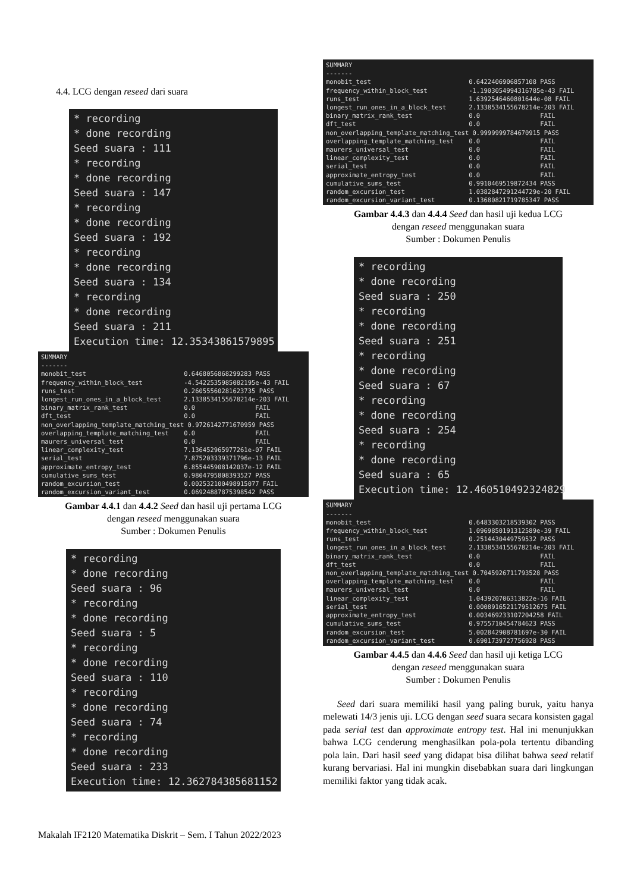4.4. LCG dengan reseed dari suara
* recording * done recording Seed suara : 111 * recording * done recording Seed suara : 147 * recording * done recording Seed suara : 192 * recording * done recording Seed suara : 134 * recording * done recording Seed suara : 211 Execution time: 12.35343861579895
SUMMARY ------- monobit_test 0.6468056868299283 PASS frequency_within_block_test -4.5422535985082195e-43 FAIL runs_test 0.26055560281623735 PASS longest_run_ones_in_a_block_test 2.1338534155678214e-203 FAIL binary_matrix_rank_test 0.0 FAIL dft_test 0.0 FAIL non_overlapping_template_matching_test 0.9726142771670959 PASS overlapping_template_matching_test 0.0 FAIL maurers_universal_test 0.0 FAIL linear_complexity_test 7.136452965977261e-07 FAIL serial_test 7.875203339371796e-13 FAIL approximate_entropy_test 6.855445908142037e-12 FAIL cumulative_sums_test 0.9804795808393527 PASS random_excursion_test 0.002532100498915077 FAIL random_excursion_variant_test 0.06924887875398542 PASS
Gambar 4.4.1 dan 4.4.2 Seed dan hasil uji pertama LCG
dengan reseed menggunakan suara
Sumber : Dokumen Penulis
* recording * done recording Seed suara : 96 * recording * done recording Seed suara : 5 * recording * done recording Seed suara : 110 * recording * done recording Seed suara : 74 * recording * done recording Seed suara : 233 Execution time: 12.362784385681152
SUMMARY ------- monobit_test 0.6422406906857108 PASS frequency_within_block_test -1.1903054994316785e-43 FAIL runs_test 1.6392546460801644e-08 FAIL longest_run_ones_in_a_block_test 2.1338534155678214e-203 FAIL binary_matrix_rank_test 0.0 FAIL dft_test 0.0 FAIL non_overlapping_template_matching_test 0.9999999784670915 PASS overlapping_template_matching_test 0.0 FAIL maurers_universal_test 0.0 FAIL linear_complexity_test 0.0 FAIL serial_test 0.0 FAIL approximate_entropy_test 0.0 FAIL cumulative_sums_test 0.9910469519872434 PASS random_excursion_test 1.0382847291244729e-20 FAIL random_excursion_variant_test 0.13680821719785347 PASS
Gambar 4.4.3 dan 4.4.4 Seed dan hasil uji kedua LCG
dengan reseed menggunakan suara
Sumber : Dokumen Penulis
* recording * done recording Seed suara : 250 * recording * done recording Seed suara : 251 * recording * done recording Seed suara : 67 * recording * done recording Seed suara : 254 * recording * done recording Seed suara : 65 Execution time: 12.460510492324829
SUMMARY ------- monobit_test 0.6483303218539302 PASS frequency_within_block_test 1.0969850191312589e-39 FAIL runs_test 0.2514430449759532 PASS longest_run_ones_in_a_block_test 2.1338534155678214e-203 FAIL binary_matrix_rank_test 0.0 FAIL dft_test 0.0 FAIL non_overlapping_template_matching_test 0.7045926711793528 PASS overlapping_template_matching_test 0.0 FAIL maurers_universal_test 0.0 FAIL linear_complexity_test 1.043920706313822e-16 FAIL serial_test 0.0008916521179512675 FAIL approximate_entropy_test 0.003469233107204258 FAIL cumulative_sums_test 0.9755710454784623 PASS random_excursion_test 5.002842908781697e-30 FAIL random_excursion_variant_test 0.6901739727756928 PASS
Gambar 4.4.5 dan 4.4.6 Seed dan hasil uji ketiga LCG
dengan reseed menggunakan suara
Sumber : Dokumen Penulis
Seed dari suara memiliki hasil yang paling buruk, yaitu hanya melewati 14/3 jenis uji. LCG dengan seed suara secara konsisten gagal pada serial test dan approximate entropy test. Hal ini menunjukkan bahwa LCG cenderung menghasilkan pola-pola tertentu dibanding pola lain. Dari hasil seed yang didapat bisa dilihat bahwa seed relatif kurang bervariasi. Hal ini mungkin disebabkan suara dari lingkungan memiliki faktor yang tidak acak.
Makalah IF2120 Matematika Diskrit – Sem. I Tahun 2022/2023